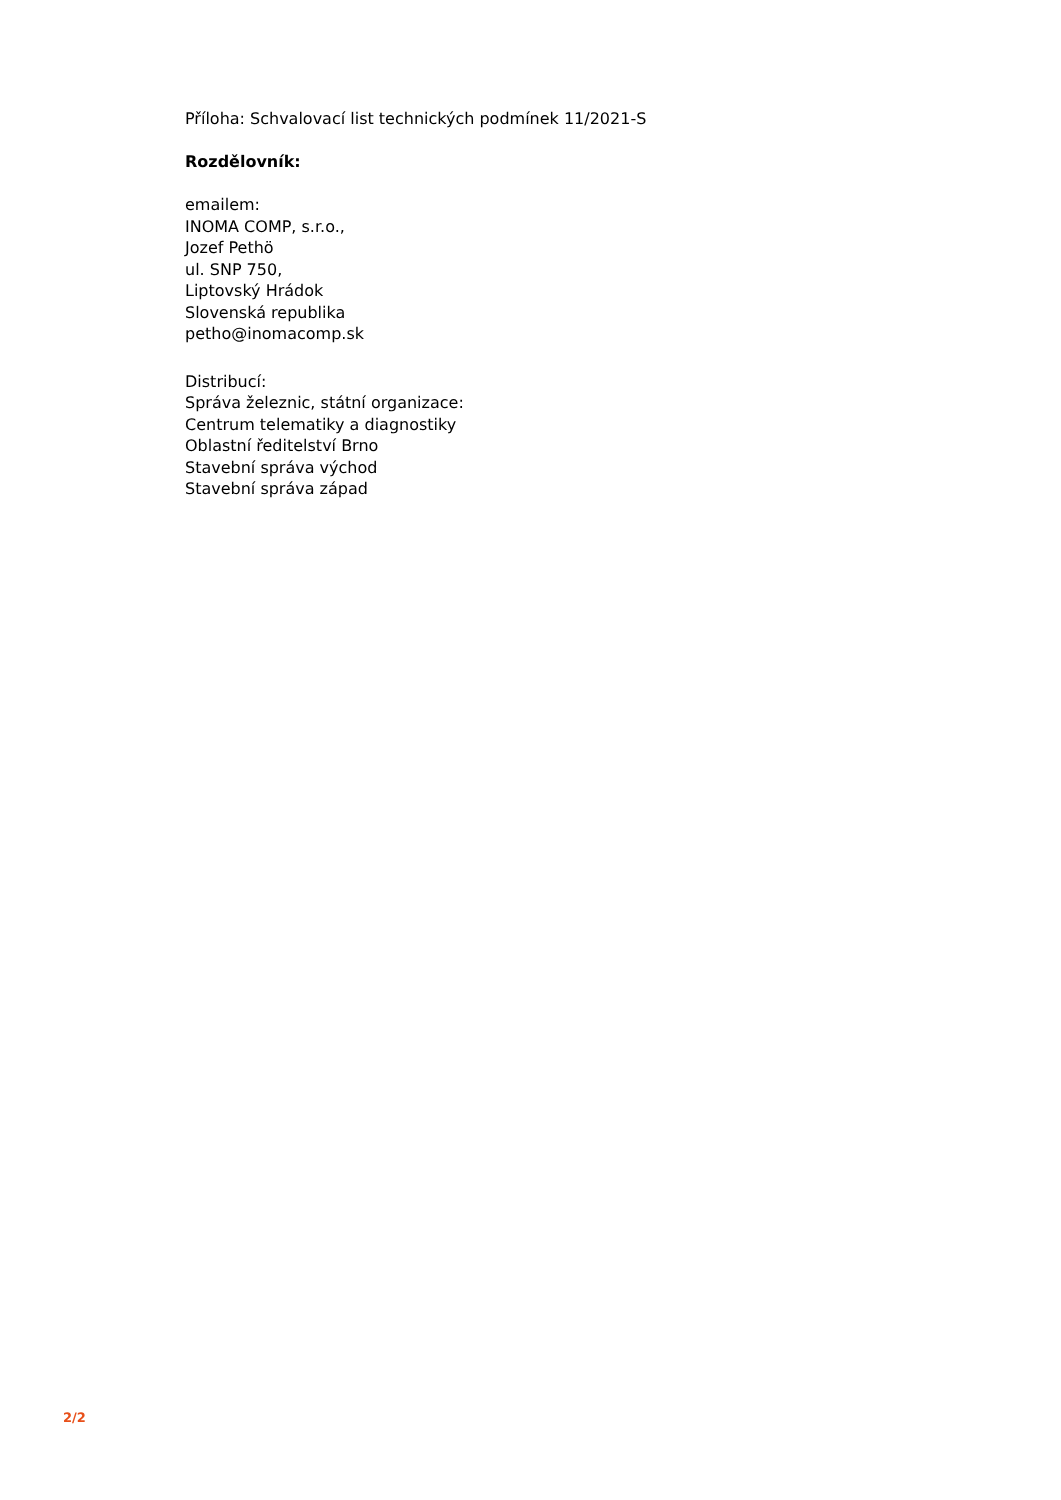Příloha: Schvalovací list technických podmínek 11/2021-S
Rozdělovník:
emailem:
INOMA COMP, s.r.o.,
Jozef Pethö
ul. SNP 750,
Liptovský Hrádok
Slovenská republika
petho@inomacomp.sk
Distribucí:
Správa železnic, státní organizace:
Centrum telematiky a diagnostiky
Oblastní ředitelství Brno
Stavební správa východ
Stavební správa západ
2/2